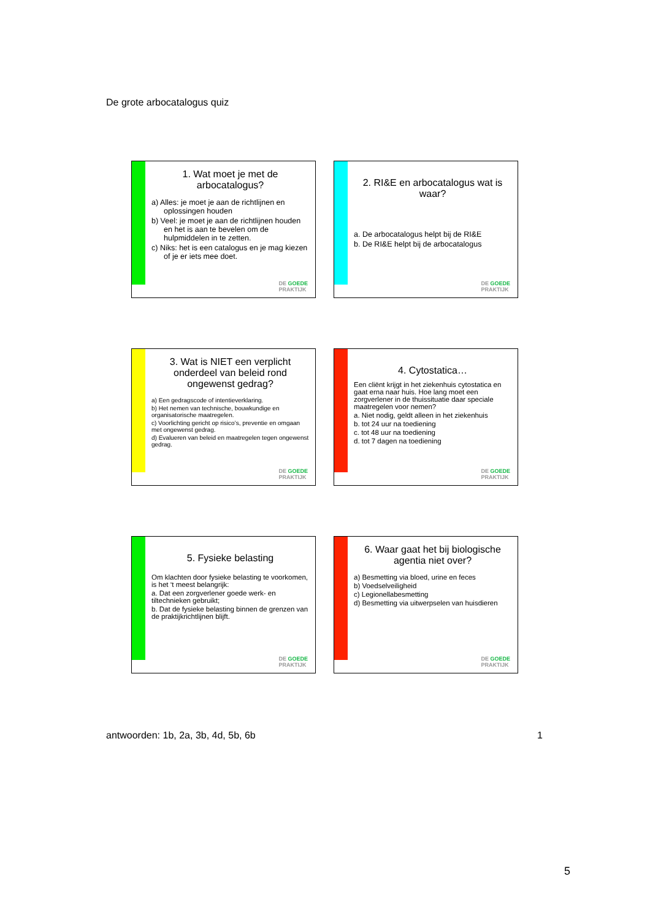De grote arbocatalogus quiz
1. Wat moet je met de arbocatalogus?
a) Alles: je moet je aan de richtlijnen en oplossingen houden
b) Veel: je moet je aan de richtlijnen houden en het is aan te bevelen om de hulpmiddelen in te zetten.
c) Niks: het is een catalogus en je mag kiezen of je er iets mee doet.
DE GOEDE
PRAKTIJK
2. RI&E en arbocatalogus wat is waar?
a. De arbocatalogus helpt bij de RI&E
b. De RI&E helpt bij de arbocatalogus
DE GOEDE
PRAKTIJK
3. Wat is NIET een verplicht onderdeel van beleid rond ongewenst gedrag?
a) Een gedragscode of intentieverklaring.
b) Het nemen van technische, bouwkundige en organisatorische maatregelen.
c) Voorlichting gericht op risico’s, preventie en omgaan met ongewenst gedrag.
d) Evalueren van beleid en maatregelen tegen ongewenst gedrag.
DE GOEDE
PRAKTIJK
4. Cytostatica…
Een cliënt krijgt in het ziekenhuis cytostatica en gaat erna naar huis. Hoe lang moet een zorgverlener in de thuissituatie daar speciale maatregelen voor nemen?
a. Niet nodig, geldt alleen in het ziekenhuis
b. tot 24 uur na toediening
c. tot 48 uur na toediening
d. tot 7 dagen na toediening
DE GOEDE
PRAKTIJK
5. Fysieke belasting
Om klachten door fysieke belasting te voorkomen, is het ‘t meest belangrijk:
a. Dat een zorgverlener goede werk- en tiltechnieken gebruikt;
b. Dat de fysieke belasting binnen de grenzen van de praktijkrichtlijnen blijft.
DE GOEDE
PRAKTIJK
6. Waar gaat het bij biologische agentia niet over?
a) Besmetting via bloed, urine en feces
b) Voedselveiligheid
c) Legionellabesmetting
d) Besmetting via uitwerpselen van huisdieren
DE GOEDE
PRAKTIJK
antwoorden: 1b, 2a, 3b, 4d, 5b, 6b 1
5